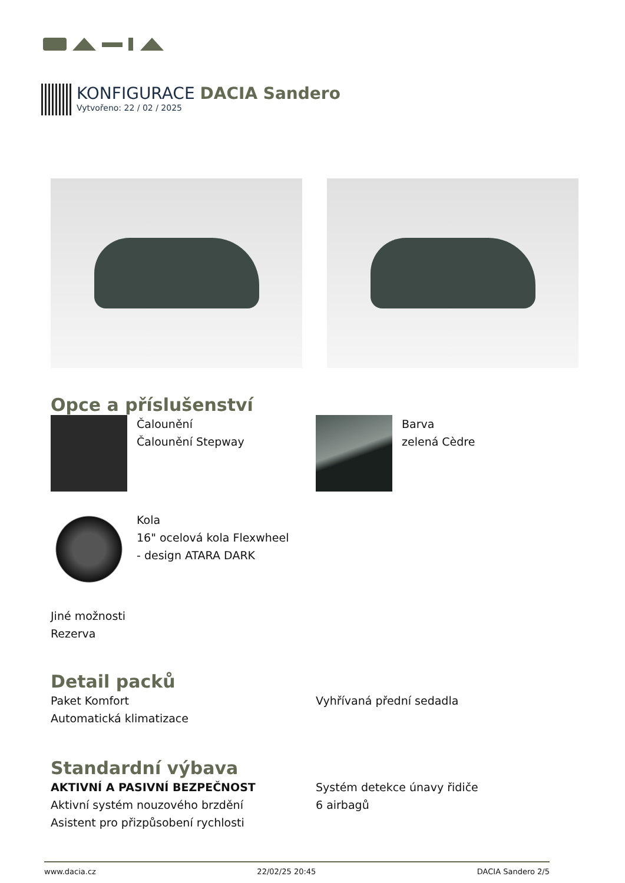KONFIGURACE DACIA Sandero
Vytvořeno: 22 / 02 / 2025
Opce a příslušenství
Čalounění
Čalounění Stepway
Barva
zelená Cèdre
Kola
16" ocelová kola Flexwheel
- design ATARA DARK
Jiné možnosti
Rezerva
Detail packů
Paket Komfort
Automatická klimatizace
Vyhřívaná přední sedadla
Standardní výbava
AKTIVNÍ A PASIVNÍ BEZPEČNOST
Aktivní systém nouzového brzdění
Asistent pro přizpůsobení rychlosti
Systém detekce únavy řidiče
6 airbagů
www.dacia.cz 22/02/25 20:45 DACIA Sandero 2/5